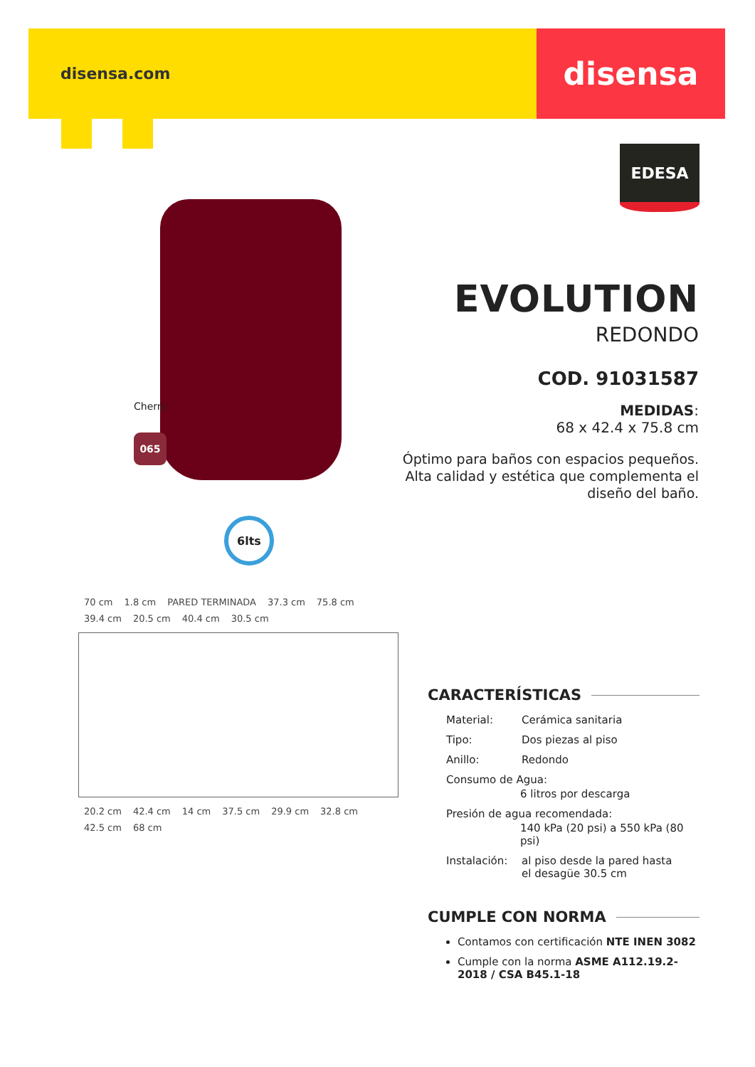disensa.com
disensa
EDESA
Cherry
065
6lts
EVOLUTION
REDONDO
COD. 91031587
MEDIDAS:
68 x 42.4 x 75.8 cm
Óptimo para baños con espacios pequeños. Alta calidad y estética que complementa el diseño del baño.
70 cm 1.8 cm PARED TERMINADA 37.3 cm 75.8 cm 39.4 cm 20.5 cm 40.4 cm 30.5 cm 20.2 cm 42.4 cm 14 cm 37.5 cm 29.9 cm 32.8 cm 42.5 cm 68 cm
CARACTERÍSTICAS
Material: Cerámica sanitaria
Tipo: Dos piezas al piso
Anillo: Redondo
Consumo de Agua:
6 litros por descarga
Presión de agua recomendada:
140 kPa (20 psi) a 550 kPa (80 psi)
Instalación: al piso desde la pared hasta
el desagüe 30.5 cm
CUMPLE CON NORMA
Contamos con certificación NTE INEN 3082
Cumple con la norma ASME A112.19.2-2018 / CSA B45.1-18